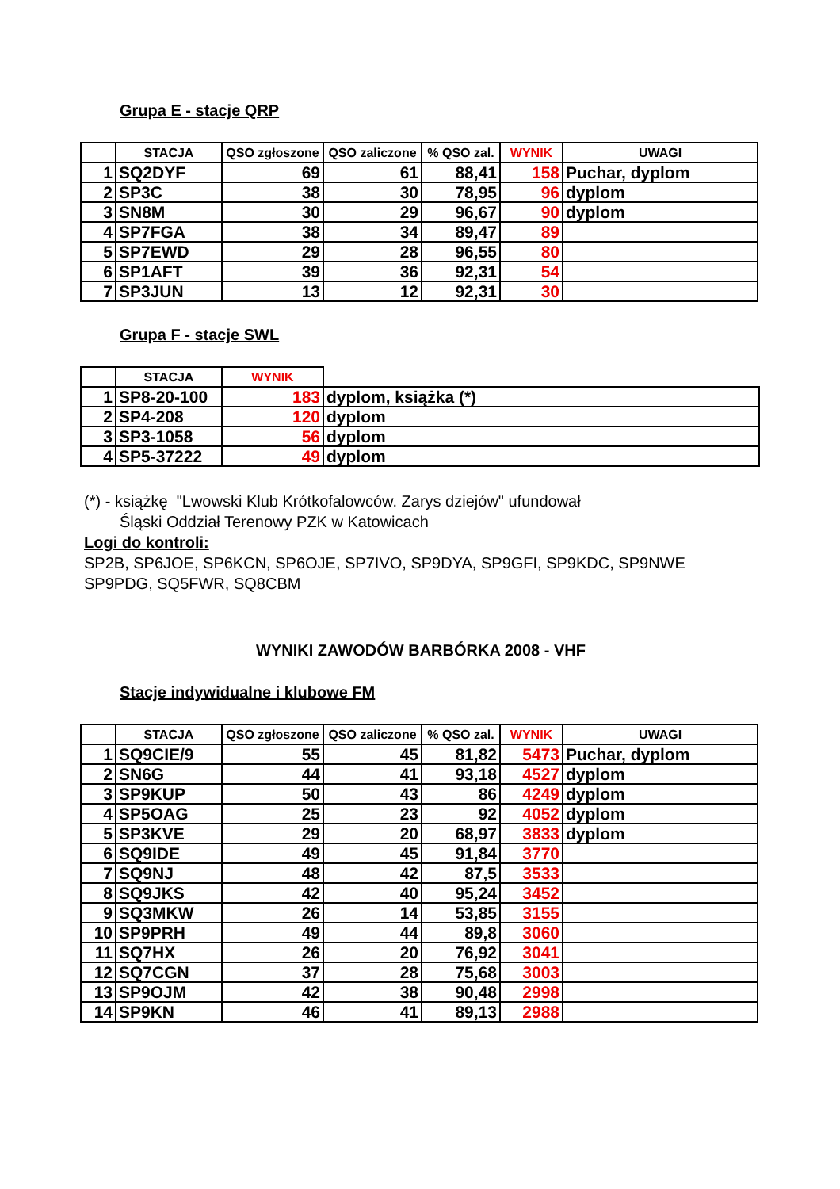Grupa E - stacje QRP
| | STACJA | QSO zgłoszone | QSO zaliczone | % QSO zal. | WYNIK | UWAGI |
| --- | --- | --- | --- | --- | --- | --- |
| 1 | SQ2DYF | 69 | 61 | 88,41 | 158 | Puchar, dyplom |
| 2 | SP3C | 38 | 30 | 78,95 | 96 | dyplom |
| 3 | SN8M | 30 | 29 | 96,67 | 90 | dyplom |
| 4 | SP7FGA | 38 | 34 | 89,47 | 89 | |
| 5 | SP7EWD | 29 | 28 | 96,55 | 80 | |
| 6 | SP1AFT | 39 | 36 | 92,31 | 54 | |
| 7 | SP3JUN | 13 | 12 | 92,31 | 30 | |
Grupa F - stacje SWL
| | STACJA | WYNIK | |
| --- | --- | --- | --- |
| 1 | SP8-20-100 | 183 | dyplom, książka (*) |
| 2 | SP4-208 | 120 | dyplom |
| 3 | SP3-1058 | 56 | dyplom |
| 4 | SP5-37222 | 49 | dyplom |
(*) - książkę "Lwowski Klub Krótkofalowców. Zarys dziejów" ufundował
Śląski Oddział Terenowy PZK w Katowicach
Logi do kontroli:
SP2B, SP6JOE, SP6KCN, SP6OJE, SP7IVO, SP9DYA, SP9GFI, SP9KDC, SP9NWE
SP9PDG, SQ5FWR, SQ8CBM
WYNIKI ZAWODÓW BARBÓRKA 2008 - VHF
Stacje indywidualne i klubowe FM
| | STACJA | QSO zgłoszone | QSO zaliczone | % QSO zal. | WYNIK | UWAGI |
| --- | --- | --- | --- | --- | --- | --- |
| 1 | SQ9CIE/9 | 55 | 45 | 81,82 | 5473 | Puchar, dyplom |
| 2 | SN6G | 44 | 41 | 93,18 | 4527 | dyplom |
| 3 | SP9KUP | 50 | 43 | 86 | 4249 | dyplom |
| 4 | SP5OAG | 25 | 23 | 92 | 4052 | dyplom |
| 5 | SP3KVE | 29 | 20 | 68,97 | 3833 | dyplom |
| 6 | SQ9IDE | 49 | 45 | 91,84 | 3770 | |
| 7 | SQ9NJ | 48 | 42 | 87,5 | 3533 | |
| 8 | SQ9JKS | 42 | 40 | 95,24 | 3452 | |
| 9 | SQ3MKW | 26 | 14 | 53,85 | 3155 | |
| 10 | SP9PRH | 49 | 44 | 89,8 | 3060 | |
| 11 | SQ7HX | 26 | 20 | 76,92 | 3041 | |
| 12 | SQ7CGN | 37 | 28 | 75,68 | 3003 | |
| 13 | SP9OJM | 42 | 38 | 90,48 | 2998 | |
| 14 | SP9KN | 46 | 41 | 89,13 | 2988 | |